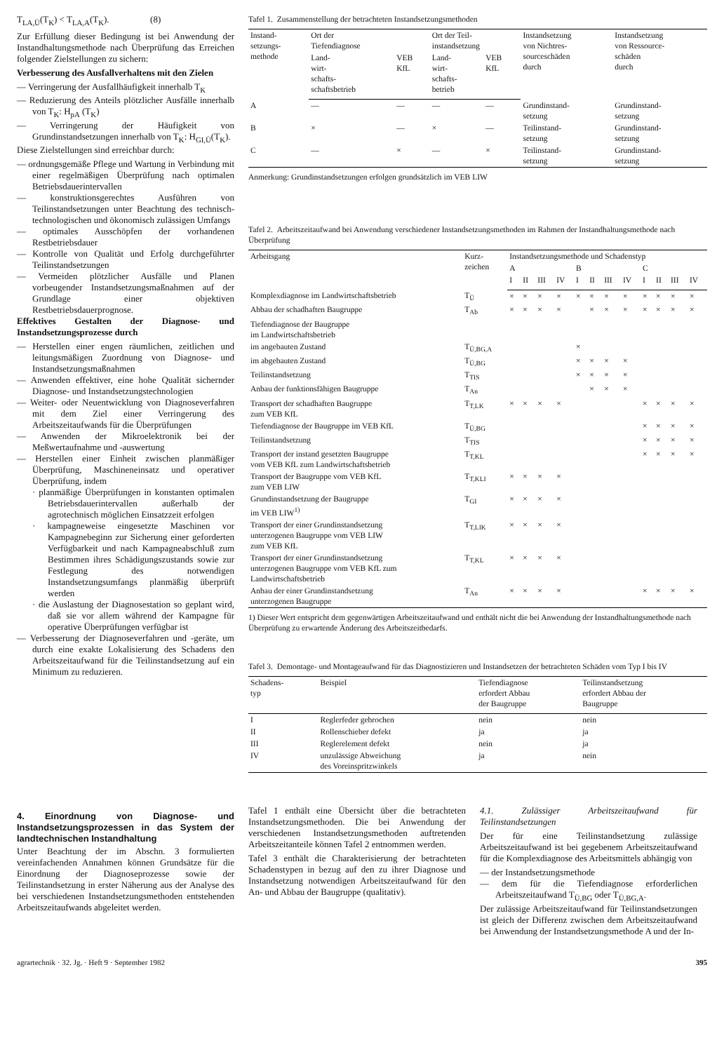T<sub>LA,Ü</sub>(T<sub>K</sub>) < T<sub>LA,A</sub>(T<sub>K</sub>). (8)
Zur Erfüllung dieser Bedingung ist bei Anwendung der Instandhaltungsmethode nach Überprüfung das Erreichen folgender Zielstellungen zu sichern:
Verbesserung des Ausfallverhaltens mit den Zielen
— Verringerung der Ausfallhäufigkeit innerhalb T<sub>K</sub>
— Reduzierung des Anteils plötzlicher Ausfälle innerhalb von T<sub>K</sub>: H<sub>pA</sub> (T<sub>K</sub>)
— Verringerung der Häufigkeit von Grundinstandsetzungen innerhalb von T<sub>K</sub>: H<sub>GI,Ü</sub>(T<sub>K</sub>).
Diese Zielstellungen sind erreichbar durch:
— ordnungsgemäße Pflege und Wartung in Verbindung mit einer regelmäßigen Überprüfung nach optimalen Betriebsdauerintervallen
— konstruktionsgerechtes Ausführen von Teilinstandsetzungen unter Beachtung des technisch-technologischen und ökonomisch zulässigen Umfangs
— optimales Ausschöpfen der vorhandenen Restbetriebsdauer
— Kontrolle von Qualität und Erfolg durchgeführter Teilinstandsetzungen
— Vermeiden plötzlicher Ausfälle und Planen vorbeugender Instandsetzungsmaßnahmen auf der Grundlage einer objektiven Restbetriebsdauerprognose.
Effektives Gestalten der Diagnose- und Instandsetzungsprozesse durch
— Herstellen einer engen räumlichen, zeitlichen und leitungsmäßigen Zuordnung von Diagnose- und Instandsetzungsmaßnahmen
— Anwenden effektiver, eine hohe Qualität sichernder Diagnose- und Instandsetzungstechnologien
— Weiter- oder Neuentwicklung von Diagnoseverfahren mit dem Ziel einer Verringerung des Arbeitszeitaufwands für die Überprüfungen
— Anwenden der Mikroelektronik bei der Meßwertaufnahme und -auswertung
— Herstellen einer Einheit zwischen planmäßiger Überprüfung, Maschineneinsatz und operativer Überprüfung, indem
· planmäßige Überprüfungen in konstanten optimalen Betriebsdauerintervallen außerhalb der agrotechnisch möglichen Einsatzzeit erfolgen
· kampagneweise eingesetzte Maschinen vor Kampagnebeginn zur Sicherung einer geforderten Verfügbarkeit und nach Kampagneabschluß zum Bestimmen ihres Schädigungszustands sowie zur Festlegung des notwendigen Instandsetzungsumfangs planmäßig überprüft werden
· die Auslastung der Diagnosestation so geplant wird, daß sie vor allem während der Kampagne für operative Überprüfungen verfügbar ist
— Verbesserung der Diagnoseverfahren und -geräte, um durch eine exakte Lokalisierung des Schadens den Arbeitszeitaufwand für die Teilinstandsetzung auf ein Minimum zu reduzieren.
Tafel 1. Zusammenstellung der betrachteten Instandsetzungsmethoden
| Instand- setzungs- methode | Ort der Tiefendiagnose | | Ort der Teil- instandsetzung | | Instandsetzung von Nichtres- sourceschäden durch | Instandsetzung von Ressource- schäden durch |
| --- | --- | --- | --- | --- | --- | --- |
| | Land- wirt- schafts- schaftsbetrieb | VEB KfL | Land- wirt- schafts- betrieb | VEB KfL | | |
| A | — | — | — | — | Grundinstand- setzung | Grundinstand- setzung |
| B | × | — | × | — | Teilinstand- setzung | Grundinstand- setzung |
| C | — | × | — | × | Teilinstand- setzung | Grundinstand- setzung |
Anmerkung: Grundinstandsetzungen erfolgen grundsätzlich im VEB LIW
Tafel 2. Arbeitszeitaufwand bei Anwendung verschiedener Instandsetzungsmethoden im Rahmen der Instandhaltungsmethode nach Überprüfung
| Arbeitsgang | Kurz- zeichen | Instandsetzungsmethode und Schadenstyp | | | | | | | | | | | |
| --- | --- | --- | --- | --- | --- | --- | --- | --- | --- | --- | --- | --- | --- |
| | | A | | | | B | | | | C | | | |
| | | I | II | III | IV | I | II | III | IV | I | II | III | IV |
| Komplexdiagnose im Landwirtschaftsbetrieb | T<sub>Ü</sub> | × | × | × | × | × | × | × | × | × | × | × | × |
| Abbau der schadhaften Baugruppe | T<sub>Ab</sub> | × | × | × | × | | × | × | × | × | × | × | × |
| Tiefendiagnose der Baugruppe im Landwirtschaftsbetrieb | | | | | | | | | | | | | |
| im angebauten Zustand | T<sub>Ü,BG,A</sub> | | | | | × | | | | | | | |
| im abgebauten Zustand | T<sub>Ü,BG</sub> | | | | | × | × | × | × | | | | |
| Teilinstandsetzung | T<sub>TIS</sub> | | | | | × | × | × | × | | | | |
| Anbau der funktionsfähigen Baugruppe | T<sub>An</sub> | | | | | | × | × | × | | | | |
| Transport der schadhaften Baugruppe zum VEB KfL | T<sub>T,LK</sub> | × | × | × | × | | | | | × | × | × | × |
| Tiefendiagnose der Baugruppe im VEB KfL | T<sub>Ü,BG</sub> | | | | | | | | | × | × | × | × |
| Teilinstandsetzung | T<sub>TIS</sub> | | | | | | | | | × | × | × | × |
| Transport der instand gesetzten Baugruppe vom VEB KfL zum Landwirtschaftsbetrieb | T<sub>T,KL</sub> | | | | | | | | | × | × | × | × |
| Transport der Baugruppe vom VEB KfL zum VEB LIW | T<sub>T,KLI</sub> | × | × | × | × | | | | | | | | |
| Grundinstandsetzung der Baugruppe im VEB LIW<sup>1)</sup> | T<sub>GI</sub> | × | × | × | × | | | | | | | | |
| Transport der einer Grundinstandsetzung unterzogenen Baugruppe vom VEB LIW zum VEB KfL | T<sub>T,LIK</sub> | × | × | × | × | | | | | | | | |
| Transport der einer Grundinstandsetzung unterzogenen Baugruppe vom VEB KfL zum Landwirtschaftsbetrieb | T<sub>T,KL</sub> | × | × | × | × | | | | | | | | |
| Anbau der einer Grundinstandsetzung unterzogenen Baugruppe | T<sub>An</sub> | × | × | × | × | | | | | × | × | × | × |
1) Dieser Wert entspricht dem gegenwärtigen Arbeitszeitaufwand und enthält nicht die bei Anwendung der Instandhaltungsmethode nach Überprüfung zu erwartende Änderung des Arbeitszeitbedarfs.
Tafel 3. Demontage- und Montageaufwand für das Diagnostizieren und Instandsetzen der betrachteten Schäden vom Typ I bis IV
| Schadens- typ | Beispiel | Tiefendiagnose erfordert Abbau der Baugruppe | Teilinstandsetzung erfordert Abbau der Baugruppe |
| --- | --- | --- | --- |
| I | Reglerfeder gebrochen | nein | nein |
| II | Rollenschieber defekt | ja | ja |
| III | Reglerelement defekt | nein | ja |
| IV | unzulässige Abweichung des Voreinspritzwinkels | ja | nein |
4. Einordnung von Diagnose- und Instandsetzungsprozessen in das System der landtechnischen Instandhaltung
Unter Beachtung der im Abschn. 3 formulierten vereinfachenden Annahmen können Grundsätze für die Einordnung der Diagnoseprozesse sowie der Teilinstandsetzung in erster Näherung aus der Analyse des bei verschiedenen Instandsetzungsmethoden entstehenden Arbeitszeitaufwands abgeleitet werden.
Tafel 1 enthält eine Übersicht über die betrachteten Instandsetzungsmethoden. Die bei Anwendung der verschiedenen Instandsetzungsmethoden auftretenden Arbeitszeitanteile können Tafel 2 entnommen werden.
Tafel 3 enthält die Charakterisierung der betrachteten Schadenstypen in bezug auf den zu ihrer Diagnose und Instandsetzung notwendigen Arbeitszeitaufwand für den An- und Abbau der Baugruppe (qualitativ).
4.1. Zulässiger Arbeitszeitaufwand für Teilinstandsetzungen
Der für eine Teilinstandsetzung zulässige Arbeitszeitaufwand ist bei gegebenem Arbeitszeitaufwand für die Komplexdiagnose des Arbeitsmittels abhängig von
— der Instandsetzungsmethode
— dem für die Tiefendiagnose erforderlichen Arbeitszeitaufwand T<sub>Ü,BG</sub> oder T<sub>Ü,BG,A</sub>.
Der zulässige Arbeitszeitaufwand für Teilinstandsetzungen ist gleich der Differenz zwischen dem Arbeitszeitaufwand bei Anwendung der Instandsetzungsmethode A und der In-
agrartechnik · 32. Jg. · Heft 9 · September 1982 395